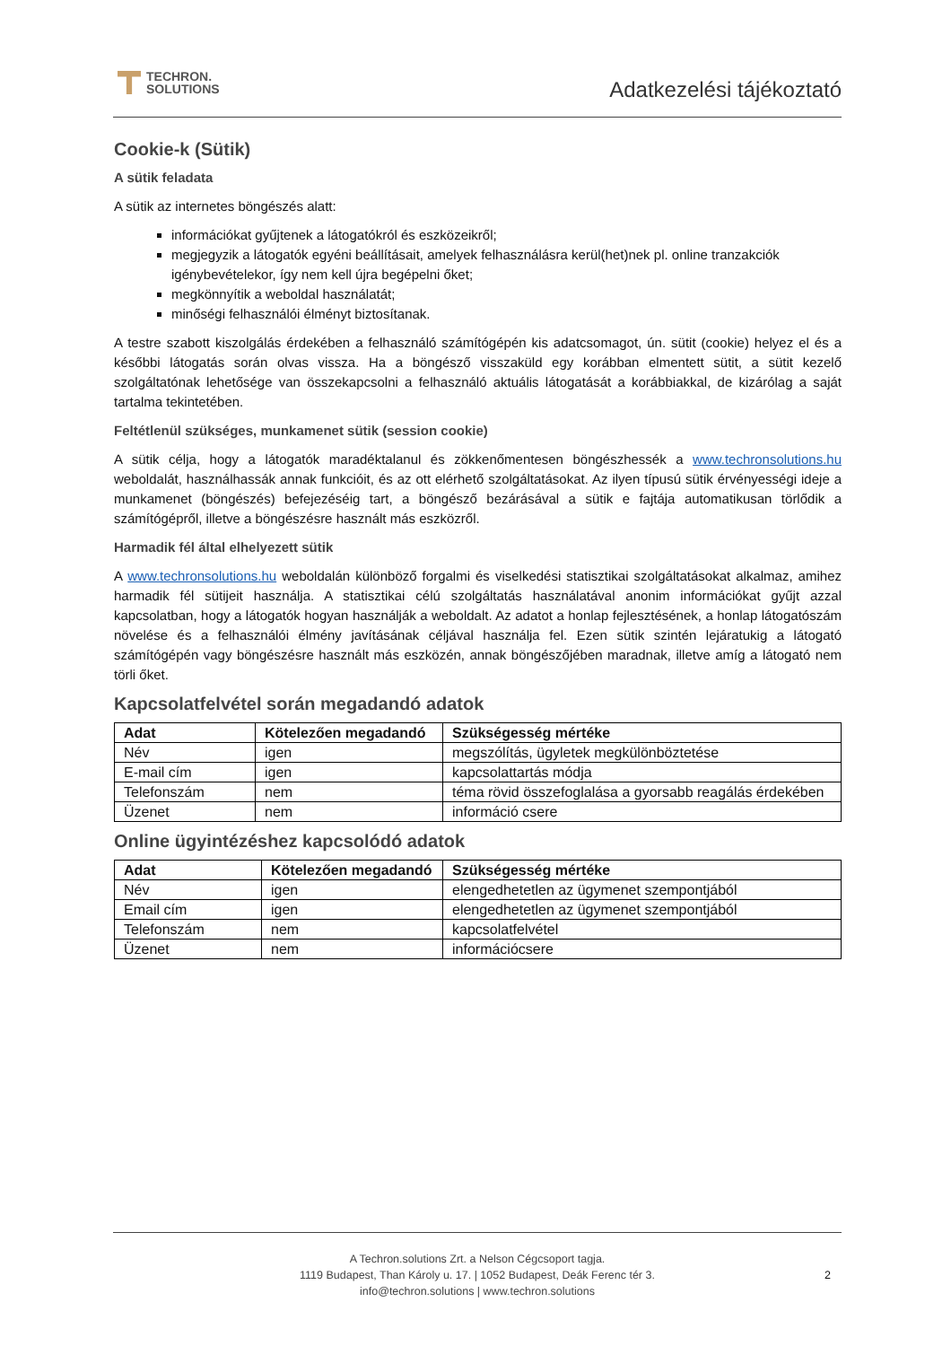TECHRON.
SOLUTIONS
Adatkezelési tájékoztató
Cookie-k (Sütik)
A sütik feladata
A sütik az internetes böngészés alatt:
információkat gyűjtenek a látogatókról és eszközeikről;
megjegyzik a látogatók egyéni beállításait, amelyek felhasználásra kerül(het)nek pl. online tranzakciók igénybevételekor, így nem kell újra begépelni őket;
megkönnyítik a weboldal használatát;
minőségi felhasználói élményt biztosítanak.
A testre szabott kiszolgálás érdekében a felhasználó számítógépén kis adatcsomagot, ún. sütit (cookie) helyez el és a későbbi látogatás során olvas vissza. Ha a böngésző visszaküld egy korábban elmentett sütit, a sütit kezelő szolgáltatónak lehetősége van összekapcsolni a felhasználó aktuális látogatását a korábbiakkal, de kizárólag a saját tartalma tekintetében.
Feltétlenül szükséges, munkamenet sütik (session cookie)
A sütik célja, hogy a látogatók maradéktalanul és zökkenőmentesen böngészhessék a www.techronsolutions.hu weboldalát, használhassák annak funkcióit, és az ott elérhető szolgáltatásokat. Az ilyen típusú sütik érvényességi ideje a munkamenet (böngészés) befejezéséig tart, a böngésző bezárásával a sütik e fajtája automatikusan törlődik a számítógépről, illetve a böngészésre használt más eszközről.
Harmadik fél által elhelyezett sütik
A www.techronsolutions.hu weboldalán különböző forgalmi és viselkedési statisztikai szolgáltatásokat alkalmaz, amihez harmadik fél sütijeit használja. A statisztikai célú szolgáltatás használatával anonim információkat gyűjt azzal kapcsolatban, hogy a látogatók hogyan használják a weboldalt. Az adatot a honlap fejlesztésének, a honlap látogatószám növelése és a felhasználói élmény javításának céljával használja fel. Ezen sütik szintén lejáratukig a látogató számítógépén vagy böngészésre használt más eszközén, annak böngészőjében maradnak, illetve amíg a látogató nem törli őket.
Kapcsolatfelvétel során megadandó adatok
| Adat | Kötelezően megadandó | Szükségesség mértéke |
| --- | --- | --- |
| Név | igen | megszólítás, ügyletek megkülönböztetése |
| E-mail cím | igen | kapcsolattartás módja |
| Telefonszám | nem | téma rövid összefoglalása a gyorsabb reagálás érdekében |
| Üzenet | nem | információ csere |
Online ügyintézéshez kapcsolódó adatok
| Adat | Kötelezően megadandó | Szükségesség mértéke |
| --- | --- | --- |
| Név | igen | elengedhetetlen az ügymenet szempontjából |
| Email cím | igen | elengedhetetlen az ügymenet szempontjából |
| Telefonszám | nem | kapcsolatfelvétel |
| Üzenet | nem | információcsere |
A Techron.solutions Zrt. a Nelson Cégcsoport tagja.
1119 Budapest, Than Károly u. 17. | 1052 Budapest, Deák Ferenc tér 3.
info@techron.solutions | www.techron.solutions
2